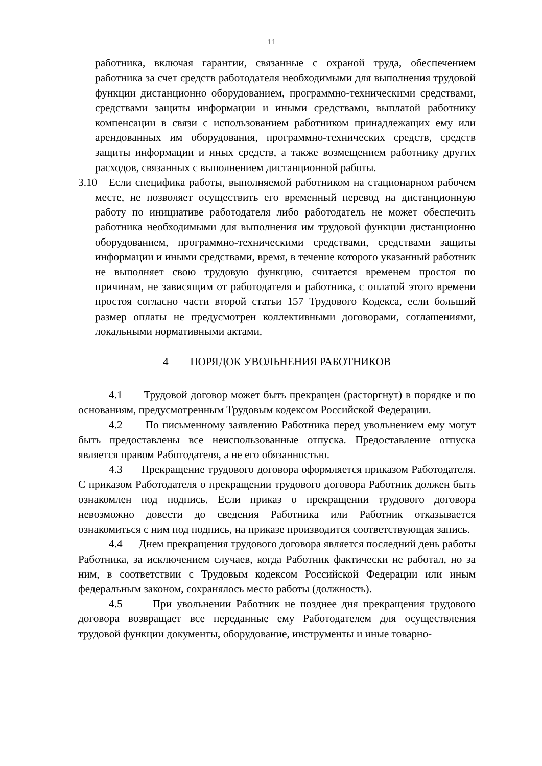11
работника, включая гарантии, связанные с охраной труда, обеспечением работника за счет средств работодателя необходимыми для выполнения трудовой функции дистанционно оборудованием, программно-техническими средствами, средствами защиты информации и иными средствами, выплатой работнику компенсации в связи с использованием работником принадлежащих ему или арендованных им оборудования, программно-технических средств, средств защиты информации и иных средств, а также возмещением работнику других расходов, связанных с выполнением дистанционной работы.
3.10 Если специфика работы, выполняемой работником на стационарном рабочем месте, не позволяет осуществить его временный перевод на дистанционную работу по инициативе работодателя либо работодатель не может обеспечить работника необходимыми для выполнения им трудовой функции дистанционно оборудованием, программно-техническими средствами, средствами защиты информации и иными средствами, время, в течение которого указанный работник не выполняет свою трудовую функцию, считается временем простоя по причинам, не зависящим от работодателя и работника, с оплатой этого времени простоя согласно части второй статьи 157 Трудового Кодекса, если больший размер оплаты не предусмотрен коллективными договорами, соглашениями, локальными нормативными актами.
4 ПОРЯДОК УВОЛЬНЕНИЯ РАБОТНИКОВ
4.1 Трудовой договор может быть прекращен (расторгнут) в порядке и по основаниям, предусмотренным Трудовым кодексом Российской Федерации.
4.2 По письменному заявлению Работника перед увольнением ему могут быть предоставлены все неиспользованные отпуска. Предоставление отпуска является правом Работодателя, а не его обязанностью.
4.3 Прекращение трудового договора оформляется приказом Работодателя. С приказом Работодателя о прекращении трудового договора Работник должен быть ознакомлен под подпись. Если приказ о прекращении трудового договора невозможно довести до сведения Работника или Работник отказывается ознакомиться с ним под подпись, на приказе производится соответствующая запись.
4.4 Днем прекращения трудового договора является последний день работы Работника, за исключением случаев, когда Работник фактически не работал, но за ним, в соответствии с Трудовым кодексом Российской Федерации или иным федеральным законом, сохранялось место работы (должность).
4.5 При увольнении Работник не позднее дня прекращения трудового договора возвращает все переданные ему Работодателем для осуществления трудовой функции документы, оборудование, инструменты и иные товарно-